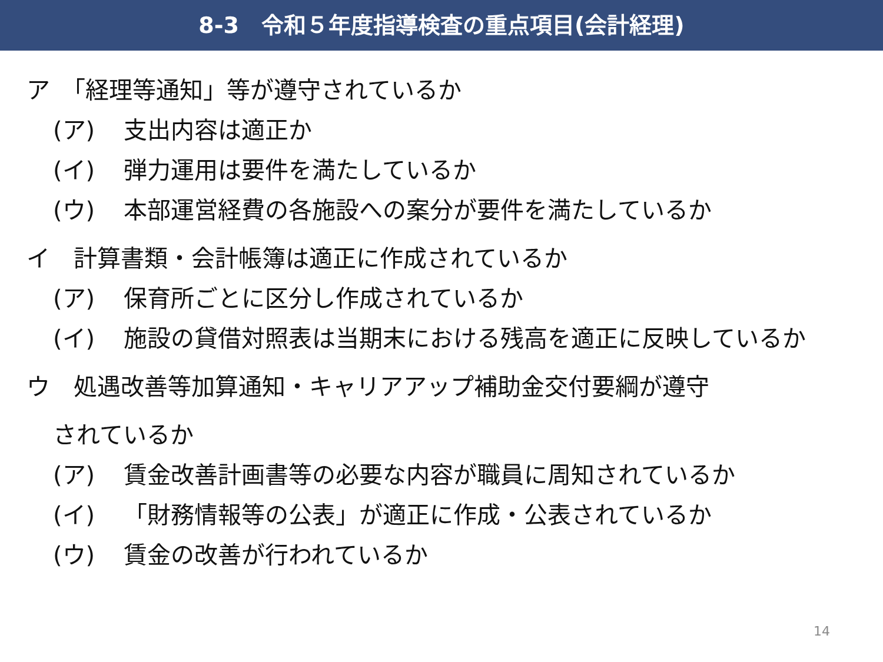8-3　令和５年度指導検査の重点項目(会計経理)
ア　「経理等通知」等が遵守されているか
(ア) 支出内容は適正か
(イ) 弾力運用は要件を満たしているか
(ウ) 本部運営経費の各施設への案分が要件を満たしているか
イ　計算書類・会計帳簿は適正に作成されているか
(ア) 保育所ごとに区分し作成されているか
(イ) 施設の貸借対照表は当期末における残高を適正に反映しているか
ウ　処遇改善等加算通知・キャリアアップ補助金交付要綱が遵守
されているか
(ア) 賃金改善計画書等の必要な内容が職員に周知されているか
(イ) 「財務情報等の公表」が適正に作成・公表されているか
(ウ) 賃金の改善が行われているか
14